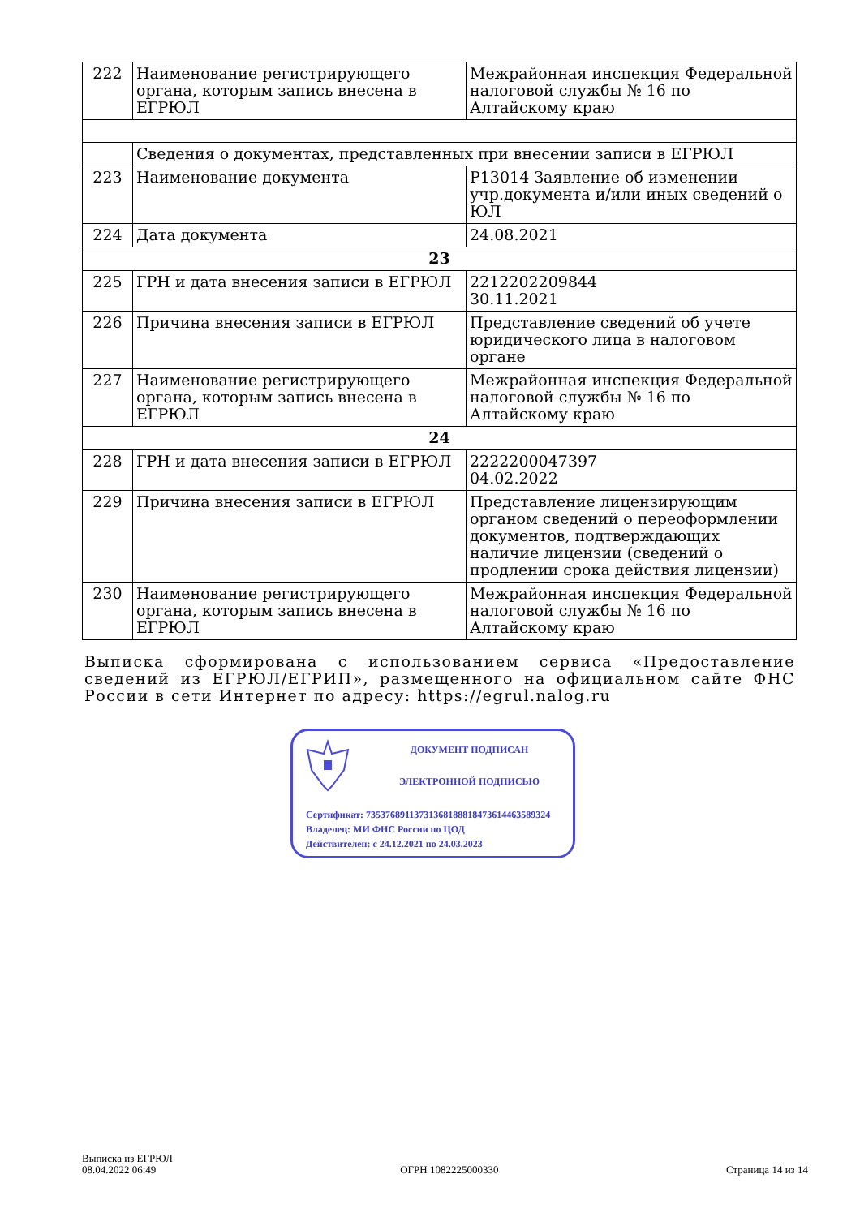| 222 | Наименование регистрирующего органа, которым запись внесена в ЕГРЮЛ | Межрайонная инспекция Федеральной налоговой службы № 16 по Алтайскому краю |
| | Сведения о документах, представленных при внесении записи в ЕГРЮЛ | |
| 223 | Наименование документа | Р13014 Заявление об изменении учр.документа и/или иных сведений о ЮЛ |
| 224 | Дата документа | 24.08.2021 |
| 23 | | |
| 225 | ГРН и дата внесения записи в ЕГРЮЛ | 2212202209844 30.11.2021 |
| 226 | Причина внесения записи в ЕГРЮЛ | Представление сведений об учете юридического лица в налоговом органе |
| 227 | Наименование регистрирующего органа, которым запись внесена в ЕГРЮЛ | Межрайонная инспекция Федеральной налоговой службы № 16 по Алтайскому краю |
| 24 | | |
| 228 | ГРН и дата внесения записи в ЕГРЮЛ | 2222200047397 04.02.2022 |
| 229 | Причина внесения записи в ЕГРЮЛ | Представление лицензирующим органом сведений о переоформлении документов, подтверждающих наличие лицензии (сведений о продлении срока действия лицензии) |
| 230 | Наименование регистрирующего органа, которым запись внесена в ЕГРЮЛ | Межрайонная инспекция Федеральной налоговой службы № 16 по Алтайскому краю |
Выписка сформирована с использованием сервиса «Предоставление сведений из ЕГРЮЛ/ЕГРИП», размещенного на официальном сайте ФНС России в сети Интернет по адресу: https://egrul.nalog.ru
ДОКУМЕНТ ПОДПИСАН
ЭЛЕКТРОННОЙ ПОДПИСЬЮ
Сертификат: 735376891137313681888184736144635893​24
Владелец: МИ ФНС России по ЦОД
Действителен: с 24.12.2021 по 24.03.2023
Выписка из ЕГРЮЛ
08.04.2022 06:49
ОГРН 1082225000330
Страница 14 из 14